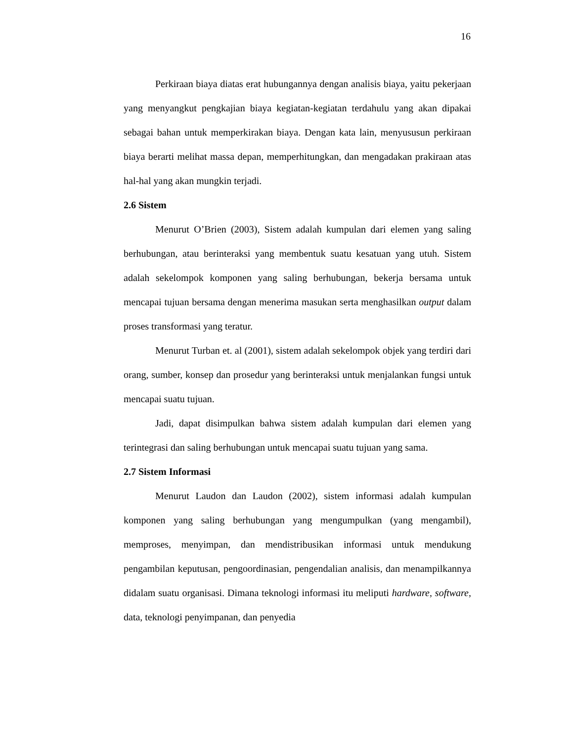16
Perkiraan biaya diatas erat hubungannya dengan analisis biaya, yaitu pekerjaan yang menyangkut pengkajian biaya kegiatan-kegiatan terdahulu yang akan dipakai sebagai bahan untuk memperkirakan biaya. Dengan kata lain, menyususun perkiraan biaya berarti melihat massa depan, memperhitungkan, dan mengadakan prakiraan atas hal-hal yang akan mungkin terjadi.
2.6 Sistem
Menurut O’Brien (2003), Sistem adalah kumpulan dari elemen yang saling berhubungan, atau berinteraksi yang membentuk suatu kesatuan yang utuh. Sistem adalah sekelompok komponen yang saling berhubungan, bekerja bersama untuk mencapai tujuan bersama dengan menerima masukan serta menghasilkan output dalam proses transformasi yang teratur.
Menurut Turban et. al (2001), sistem adalah sekelompok objek yang terdiri dari orang, sumber, konsep dan prosedur yang berinteraksi untuk menjalankan fungsi untuk mencapai suatu tujuan.
Jadi, dapat disimpulkan bahwa sistem adalah kumpulan dari elemen yang terintegrasi dan saling berhubungan untuk mencapai suatu tujuan yang sama.
2.7 Sistem Informasi
Menurut Laudon dan Laudon (2002), sistem informasi adalah kumpulan komponen yang saling berhubungan yang mengumpulkan (yang mengambil), memproses, menyimpan, dan mendistribusikan informasi untuk mendukung pengambilan keputusan, pengoordinasian, pengendalian analisis, dan menampilkannya didalam suatu organisasi. Dimana teknologi informasi itu meliputi hardware, software, data, teknologi penyimpanan, dan penyedia